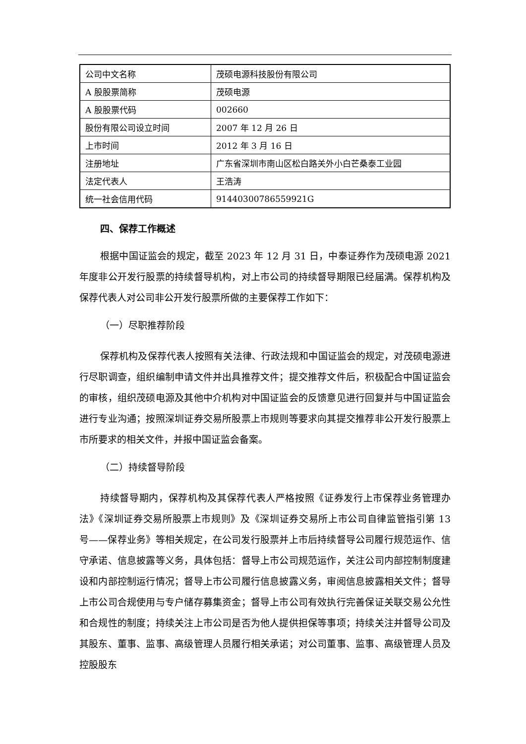| 公司中文名称 | 茂硕电源科技股份有限公司 |
| A 股股票简称 | 茂硕电源 |
| A 股股票代码 | 002660 |
| 股份有限公司设立时间 | 2007 年 12 月 26 日 |
| 上市时间 | 2012 年 3 月 16 日 |
| 注册地址 | 广东省深圳市南山区松白路关外小白芒桑泰工业园 |
| 法定代表人 | 王浩涛 |
| 统一社会信用代码 | 91440300786559921G |
四、保荐工作概述
根据中国证监会的规定，截至 2023 年 12 月 31 日，中泰证券作为茂硕电源 2021 年度非公开发行股票的持续督导机构，对上市公司的持续督导期限已经届满。保荐机构及保荐代表人对公司非公开发行股票所做的主要保荐工作如下：
（一）尽职推荐阶段
保荐机构及保荐代表人按照有关法律、行政法规和中国证监会的规定，对茂硕电源进行尽职调查，组织编制申请文件并出具推荐文件；提交推荐文件后，积极配合中国证监会的审核，组织茂硕电源及其他中介机构对中国证监会的反馈意见进行回复并与中国证监会进行专业沟通；按照深圳证券交易所股票上市规则等要求向其提交推荐非公开发行股票上市所要求的相关文件，并报中国证监会备案。
（二）持续督导阶段
持续督导期内，保荐机构及其保荐代表人严格按照《证券发行上市保荐业务管理办法》《深圳证券交易所股票上市规则》及《深圳证券交易所上市公司自律监管指引第 13 号——保荐业务》等相关规定，在公司发行股票并上市后持续督导公司履行规范运作、信守承诺、信息披露等义务，具体包括：督导上市公司规范运作，关注公司内部控制制度建设和内部控制运行情况；督导上市公司履行信息披露义务，审阅信息披露相关文件；督导上市公司合规使用与专户储存募集资金；督导上市公司有效执行完善保证关联交易公允性和合规性的制度；持续关注上市公司是否为他人提供担保等事项；持续关注并督导公司及其股东、董事、监事、高级管理人员履行相关承诺；对公司董事、监事、高级管理人员及控股股东